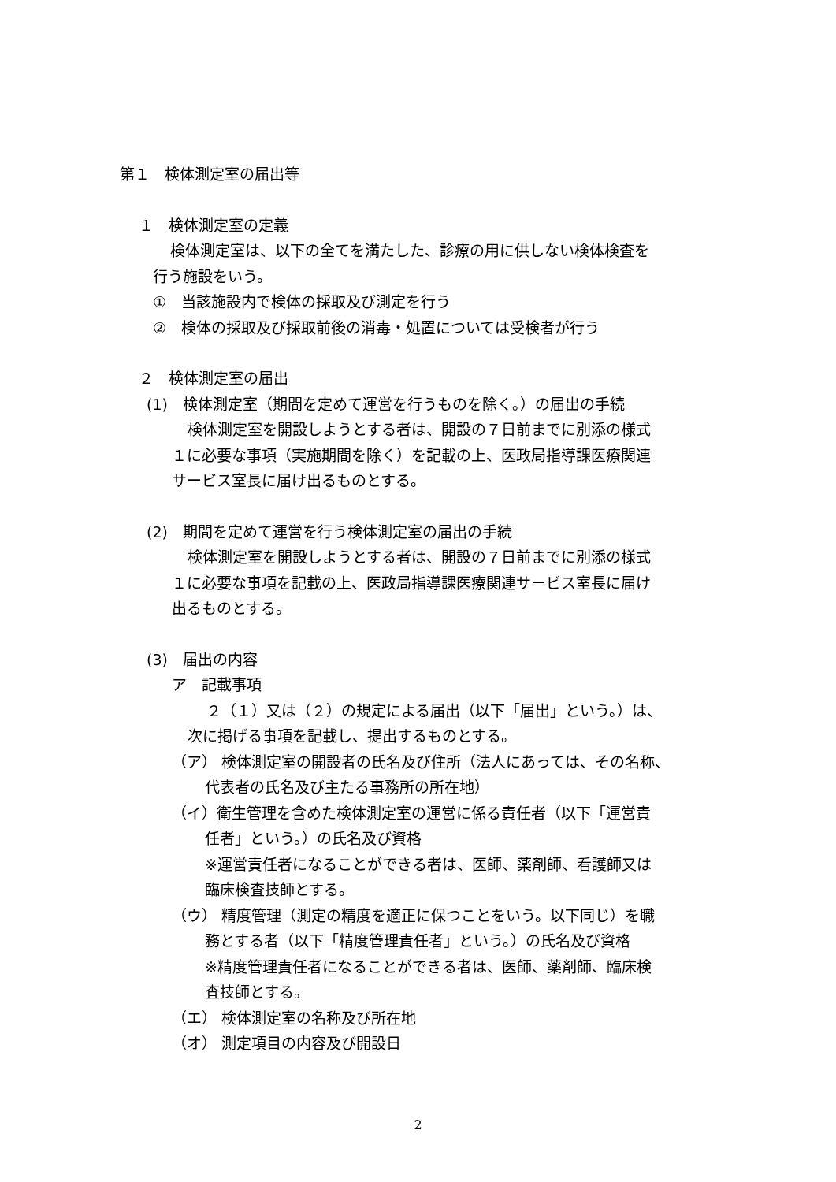第１　検体測定室の届出等
１　検体測定室の定義
検体測定室は、以下の全てを満たした、診療の用に供しない検体検査を
行う施設をいう。
①　当該施設内で検体の採取及び測定を行う
②　検体の採取及び採取前後の消毒・処置については受検者が行う
２　検体測定室の届出
(1)　検体測定室（期間を定めて運営を行うものを除く。）の届出の手続
検体測定室を開設しようとする者は、開設の７日前までに別添の様式
１に必要な事項（実施期間を除く）を記載の上、医政局指導課医療関連
サービス室長に届け出るものとする。
(2)　期間を定めて運営を行う検体測定室の届出の手続
検体測定室を開設しようとする者は、開設の７日前までに別添の様式
１に必要な事項を記載の上、医政局指導課医療関連サービス室長に届け
出るものとする。
(3)　届出の内容
ア　記載事項
２（１）又は（２）の規定による届出（以下「届出」という。）は、
次に掲げる事項を記載し、提出するものとする。
（ア） 検体測定室の開設者の氏名及び住所（法人にあっては、その名称、
代表者の氏名及び主たる事務所の所在地）
（イ）衛生管理を含めた検体測定室の運営に係る責任者（以下「運営責
任者」という。）の氏名及び資格
※運営責任者になることができる者は、医師、薬剤師、看護師又は
臨床検査技師とする。
（ウ） 精度管理（測定の精度を適正に保つことをいう。以下同じ）を職
務とする者（以下「精度管理責任者」という。）の氏名及び資格
※精度管理責任者になることができる者は、医師、薬剤師、臨床検
査技師とする。
（エ） 検体測定室の名称及び所在地
（オ） 測定項目の内容及び開設日
2